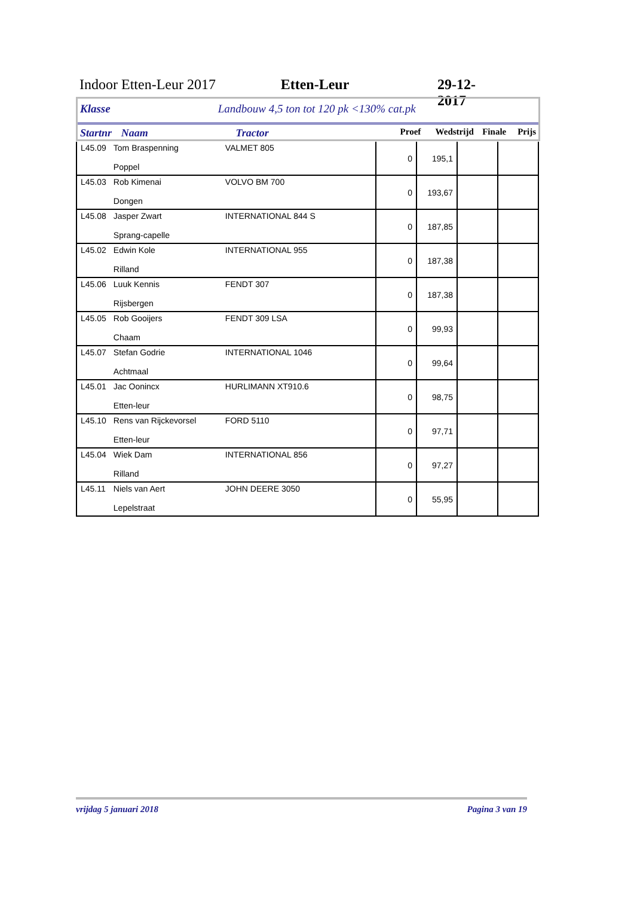Indoor Etten-Leur 2017 Etten-Leur 29-12-2017
Klasse Landbouw 4,5 ton tot 120 pk <130% cat.pk
Startnr Naam Tractor Proef Wedstrijd Finale Prijs
| L45.09 | Tom Braspenning Poppel | VALMET 805 | 0 | 195,1 | | |
| L45.03 | Rob Kimenai Dongen | VOLVO BM 700 | 0 | 193,67 | | |
| L45.08 | Jasper Zwart Sprang-capelle | INTERNATIONAL 844 S | 0 | 187,85 | | |
| L45.02 | Edwin Kole Rilland | INTERNATIONAL 955 | 0 | 187,38 | | |
| L45.06 | Luuk Kennis Rijsbergen | FENDT 307 | 0 | 187,38 | | |
| L45.05 | Rob Gooijers Chaam | FENDT 309 LSA | 0 | 99,93 | | |
| L45.07 | Stefan Godrie Achtmaal | INTERNATIONAL 1046 | 0 | 99,64 | | |
| L45.01 | Jac Oonincx Etten-leur | HURLIMANN XT910.6 | 0 | 98,75 | | |
| L45.10 | Rens van Rijckevorsel Etten-leur | FORD 5110 | 0 | 97,71 | | |
| L45.04 | Wiek Dam Rilland | INTERNATIONAL 856 | 0 | 97,27 | | |
| L45.11 | Niels van Aert Lepelstraat | JOHN DEERE 3050 | 0 | 55,95 | | |
vrijdag 5 januari 2018 Pagina 3 van 19